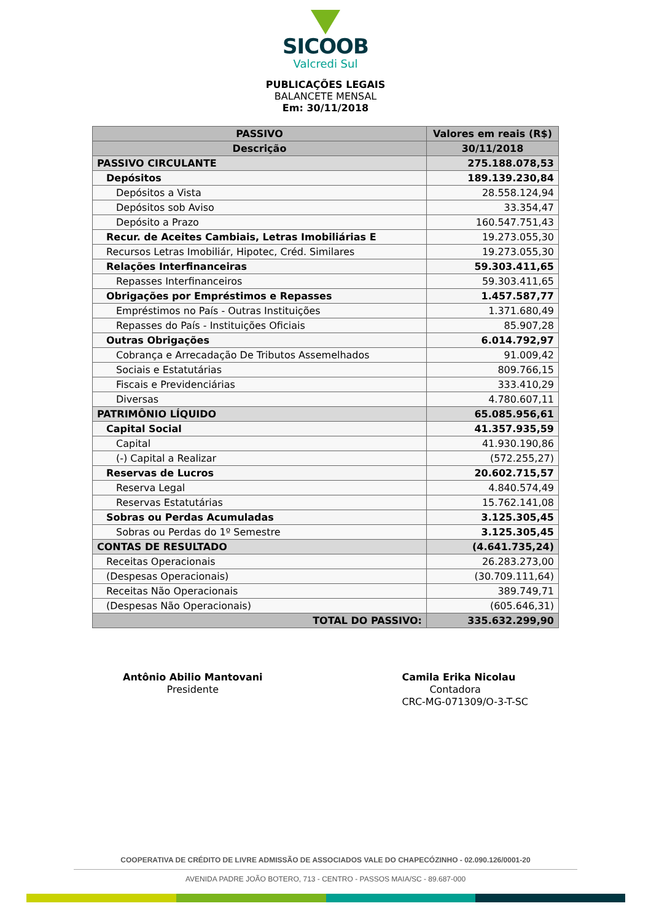SICOOB
Valcredi Sul
PUBLICAÇÕES LEGAIS
BALANCETE MENSAL
Em: 30/11/2018
| PASSIVO | Valores em reais (R$) |
| --- | --- |
| Descrição | 30/11/2018 |
| PASSIVO CIRCULANTE | 275.188.078,53 |
| Depósitos | 189.139.230,84 |
| Depósitos a Vista | 28.558.124,94 |
| Depósitos sob Aviso | 33.354,47 |
| Depósito a Prazo | 160.547.751,43 |
| Recur. de Aceites Cambiais, Letras Imobiliárias E | 19.273.055,30 |
| Recursos Letras Imobiliár, Hipotec, Créd. Similares | 19.273.055,30 |
| Relações Interfinanceiras | 59.303.411,65 |
| Repasses Interfinanceiros | 59.303.411,65 |
| Obrigações por Empréstimos e Repasses | 1.457.587,77 |
| Empréstimos no País - Outras Instituições | 1.371.680,49 |
| Repasses do País - Instituições Oficiais | 85.907,28 |
| Outras Obrigações | 6.014.792,97 |
| Cobrança e Arrecadação De Tributos Assemelhados | 91.009,42 |
| Sociais e Estatutárias | 809.766,15 |
| Fiscais e Previdenciárias | 333.410,29 |
| Diversas | 4.780.607,11 |
| PATRIMÔNIO LÍQUIDO | 65.085.956,61 |
| Capital Social | 41.357.935,59 |
| Capital | 41.930.190,86 |
| (-) Capital a Realizar | (572.255,27) |
| Reservas de Lucros | 20.602.715,57 |
| Reserva Legal | 4.840.574,49 |
| Reservas Estatutárias | 15.762.141,08 |
| Sobras ou Perdas Acumuladas | 3.125.305,45 |
| Sobras ou Perdas do 1º Semestre | 3.125.305,45 |
| CONTAS DE RESULTADO | (4.641.735,24) |
| Receitas Operacionais | 26.283.273,00 |
| (Despesas Operacionais) | (30.709.111,64) |
| Receitas Não Operacionais | 389.749,71 |
| (Despesas Não Operacionais) | (605.646,31) |
| TOTAL DO PASSIVO: | 335.632.299,90 |
Antônio Abilio Mantovani
Presidente
Camila Erika Nicolau
Contadora
CRC-MG-071309/O-3-T-SC
COOPERATIVA DE CRÉDITO DE LIVRE ADMISSÃO DE ASSOCIADOS VALE DO CHAPECÓZINHO - 02.090.126/0001-20
AVENIDA PADRE JOÃO BOTERO, 713 - CENTRO - PASSOS MAIA/SC - 89.687-000